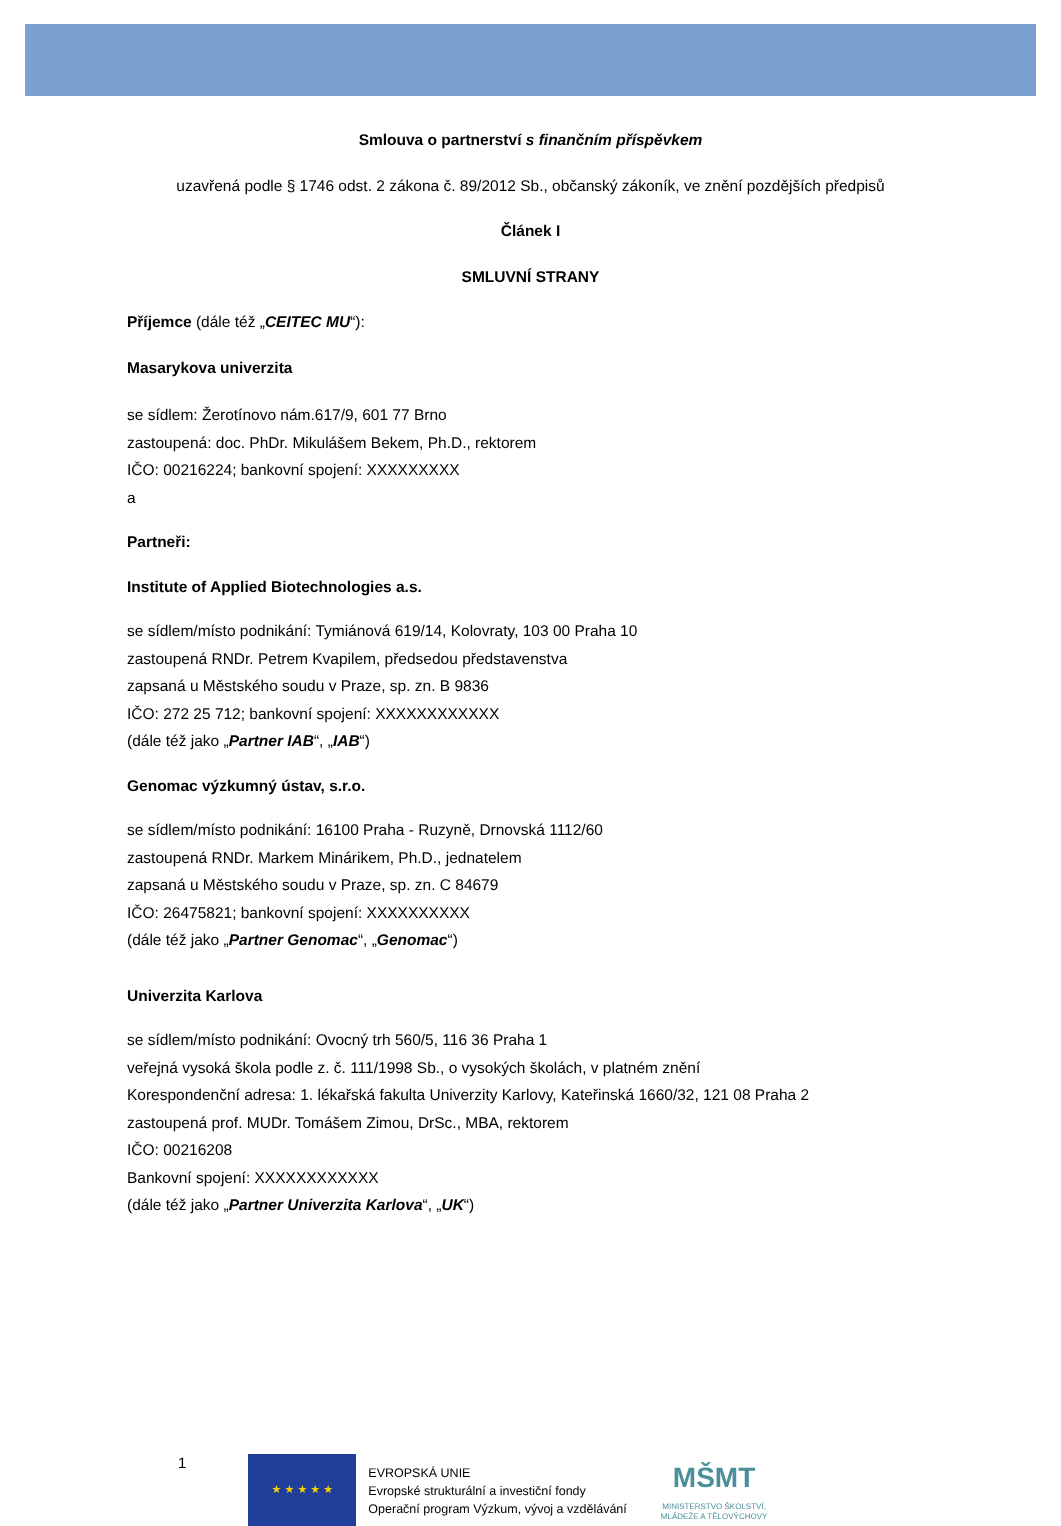Smlouva o partnerství s finančním příspěvkem
uzavřená podle § 1746 odst. 2 zákona č. 89/2012 Sb., občanský zákoník, ve znění pozdějších předpisů
Článek I
SMLUVNÍ STRANY
Příjemce (dále též „CEITEC MU“):
Masarykova univerzita
se sídlem: Žerotínovo nám.617/9, 601 77 Brno
zastoupená: doc. PhDr. Mikulášem Bekem, Ph.D., rektorem
IČO: 00216224; bankovní spojení: XXXXXXXXX
a
Partneři:
Institute of Applied Biotechnologies a.s.
se sídlem/místo podnikání: Tymiánová 619/14, Kolovraty, 103 00 Praha 10
zastoupená RNDr. Petrem Kvapilem, předsedou představenstva
zapsaná u Městského soudu v Praze, sp. zn. B 9836
IČO: 272 25 712; bankovní spojení: XXXXXXXXXXXX
(dále též jako „Partner IAB“, „IAB“)
Genomac výzkumný ústav, s.r.o.
se sídlem/místo podnikání: 16100 Praha - Ruzyně, Drnovská 1112/60
zastoupená RNDr. Markem Minárikem, Ph.D., jednatelem
zapsaná u Městského soudu v Praze, sp. zn. C 84679
IČO: 26475821; bankovní spojení: XXXXXXXXXX
(dále též jako „Partner Genomac“, „Genomac“)
Univerzita Karlova
se sídlem/místo podnikání: Ovocný trh 560/5, 116 36 Praha 1
veřejná vysoká škola podle z. č. 111/1998 Sb., o vysokých školách, v platném znění
Korespondenční adresa: 1. lékařská fakulta Univerzity Karlovy, Kateřinská 1660/32, 121 08 Praha 2
zastoupená prof. MUDr. Tomášem Zimou, DrSc., MBA, rektorem
IČO: 00216208
Bankovní spojení: XXXXXXXXXXXX
(dále též jako „Partner Univerzita Karlova“, „UK“)
1
★ ★ ★ ★ ★
EVROPSKÁ UNIE
Evropské strukturální a investiční fondy
Operační program Výzkum, vývoj a vzdělávání
MŠMT
MINISTERSTVO ŠKOLSTVÍ,
MLÁDEŽE A TĚLOVÝCHOVY